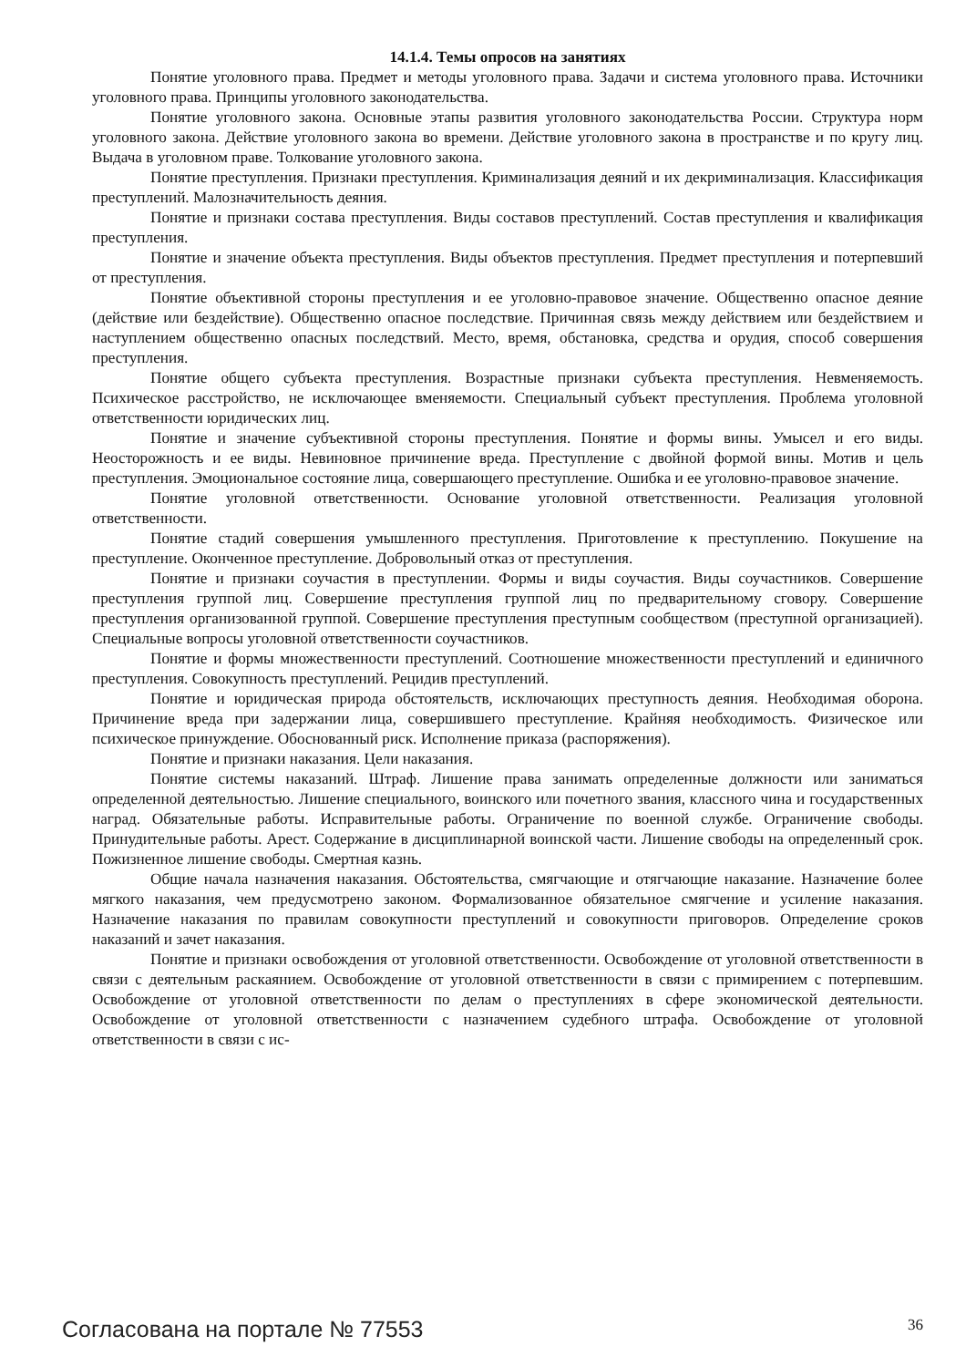14.1.4. Темы опросов на занятиях
Понятие уголовного права. Предмет и методы уголовного права. Задачи и система уголовного права. Источники уголовного права. Принципы уголовного законодательства.
Понятие уголовного закона. Основные этапы развития уголовного законодательства России. Структура норм уголовного закона. Действие уголовного закона во времени. Действие уголовного закона в пространстве и по кругу лиц. Выдача в уголовном праве. Толкование уголовного закона.
Понятие преступления. Признаки преступления. Криминализация деяний и их декриминализация. Классификация преступлений. Малозначительность деяния.
Понятие и признаки состава преступления. Виды составов преступлений. Состав преступления и квалификация преступления.
Понятие и значение объекта преступления. Виды объектов преступления. Предмет преступления и потерпевший от преступления.
Понятие объективной стороны преступления и ее уголовно-правовое значение. Общественно опасное деяние (действие или бездействие). Общественно опасное последствие. Причинная связь между действием или бездействием и наступлением общественно опасных последствий. Место, время, обстановка, средства и орудия, способ совершения преступления.
Понятие общего субъекта преступления. Возрастные признаки субъекта преступления. Невменяемость. Психическое расстройство, не исключающее вменяемости. Специальный субъект преступления. Проблема уголовной ответственности юридических лиц.
Понятие и значение субъективной стороны преступления. Понятие и формы вины. Умысел и его виды. Неосторожность и ее виды. Невиновное причинение вреда. Преступление с двойной формой вины. Мотив и цель преступления. Эмоциональное состояние лица, совершающего преступление. Ошибка и ее уголовно-правовое значение.
Понятие уголовной ответственности. Основание уголовной ответственности. Реализация уголовной ответственности.
Понятие стадий совершения умышленного преступления. Приготовление к преступлению. Покушение на преступление. Оконченное преступление. Добровольный отказ от преступления.
Понятие и признаки соучастия в преступлении. Формы и виды соучастия. Виды соучастников. Совершение преступления группой лиц. Совершение преступления группой лиц по предварительному сговору. Совершение преступления организованной группой. Совершение преступления преступным сообществом (преступной организацией). Специальные вопросы уголовной ответственности соучастников.
Понятие и формы множественности преступлений. Соотношение множественности преступлений и единичного преступления. Совокупность преступлений. Рецидив преступлений.
Понятие и юридическая природа обстоятельств, исключающих преступность деяния. Необходимая оборона. Причинение вреда при задержании лица, совершившего преступление. Крайняя необходимость. Физическое или психическое принуждение. Обоснованный риск. Исполнение приказа (распоряжения).
Понятие и признаки наказания. Цели наказания.
Понятие системы наказаний. Штраф. Лишение права занимать определенные должности или заниматься определенной деятельностью. Лишение специального, воинского или почетного звания, классного чина и государственных наград. Обязательные работы. Исправительные работы. Ограничение по военной службе. Ограничение свободы. Принудительные работы. Арест. Содержание в дисциплинарной воинской части. Лишение свободы на определенный срок. Пожизненное лишение свободы. Смертная казнь.
Общие начала назначения наказания. Обстоятельства, смягчающие и отягчающие наказание. Назначение более мягкого наказания, чем предусмотрено законом. Формализованное обязательное смягчение и усиление наказания. Назначение наказания по правилам совокупности преступлений и совокупности приговоров. Определение сроков наказаний и зачет наказания.
Понятие и признаки освобождения от уголовной ответственности. Освобождение от уголовной ответственности в связи с деятельным раскаянием. Освобождение от уголовной ответственности в связи с примирением с потерпевшим. Освобождение от уголовной ответственности по делам о преступлениях в сфере экономической деятельности. Освобождение от уголовной ответственности с назначением судебного штрафа. Освобождение от уголовной ответственности в связи с ис-
Согласована на портале № 77553 36